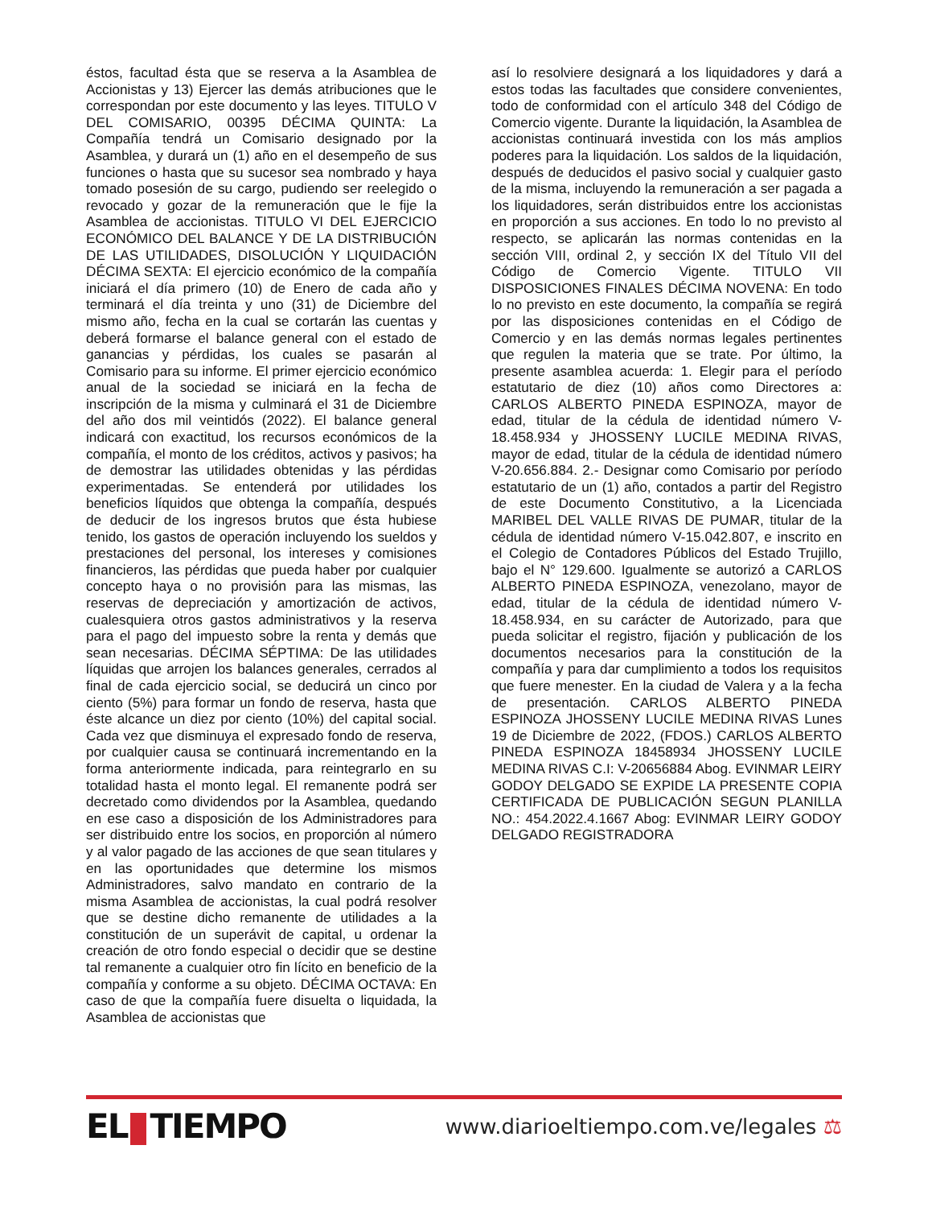éstos, facultad ésta que se reserva a la Asamblea de Accionistas y 13) Ejercer las demás atribuciones que le correspondan por este documento y las leyes. TITULO V DEL COMISARIO, 00395 DÉCIMA QUINTA: La Compañía tendrá un Comisario designado por la Asamblea, y durará un (1) año en el desempeño de sus funciones o hasta que su sucesor sea nombrado y haya tomado posesión de su cargo, pudiendo ser reelegido o revocado y gozar de la remuneración que le fije la Asamblea de accionistas. TITULO VI DEL EJERCICIO ECONÓMICO DEL BALANCE Y DE LA DISTRIBUCIÓN DE LAS UTILIDADES, DISOLUCIÓN Y LIQUIDACIÓN DÉCIMA SEXTA: El ejercicio económico de la compañía iniciará el día primero (10) de Enero de cada año y terminará el día treinta y uno (31) de Diciembre del mismo año, fecha en la cual se cortarán las cuentas y deberá formarse el balance general con el estado de ganancias y pérdidas, los cuales se pasarán al Comisario para su informe. El primer ejercicio económico anual de la sociedad se iniciará en la fecha de inscripción de la misma y culminará el 31 de Diciembre del año dos mil veintidós (2022). El balance general indicará con exactitud, los recursos económicos de la compañía, el monto de los créditos, activos y pasivos; ha de demostrar las utilidades obtenidas y las pérdidas experimentadas. Se entenderá por utilidades los beneficios líquidos que obtenga la compañía, después de deducir de los ingresos brutos que ésta hubiese tenido, los gastos de operación incluyendo los sueldos y prestaciones del personal, los intereses y comisiones financieros, las pérdidas que pueda haber por cualquier concepto haya o no provisión para las mismas, las reservas de depreciación y amortización de activos, cualesquiera otros gastos administrativos y la reserva para el pago del impuesto sobre la renta y demás que sean necesarias. DÉCIMA SÉPTIMA: De las utilidades líquidas que arrojen los balances generales, cerrados al final de cada ejercicio social, se deducirá un cinco por ciento (5%) para formar un fondo de reserva, hasta que éste alcance un diez por ciento (10%) del capital social. Cada vez que disminuya el expresado fondo de reserva, por cualquier causa se continuará incrementando en la forma anteriormente indicada, para reintegrarlo en su totalidad hasta el monto legal. El remanente podrá ser decretado como dividendos por la Asamblea, quedando en ese caso a disposición de los Administradores para ser distribuido entre los socios, en proporción al número y al valor pagado de las acciones de que sean titulares y en las oportunidades que determine los mismos Administradores, salvo mandato en contrario de la misma Asamblea de accionistas, la cual podrá resolver que se destine dicho remanente de utilidades a la constitución de un superávit de capital, u ordenar la creación de otro fondo especial o decidir que se destine tal remanente a cualquier otro fin lícito en beneficio de la compañía y conforme a su objeto. DÉCIMA OCTAVA: En caso de que la compañía fuere disuelta o liquidada, la Asamblea de accionistas que
así lo resolviere designará a los liquidadores y dará a estos todas las facultades que considere convenientes, todo de conformidad con el artículo 348 del Código de Comercio vigente. Durante la liquidación, la Asamblea de accionistas continuará investida con los más amplios poderes para la liquidación. Los saldos de la liquidación, después de deducidos el pasivo social y cualquier gasto de la misma, incluyendo la remuneración a ser pagada a los liquidadores, serán distribuidos entre los accionistas en proporción a sus acciones. En todo lo no previsto al respecto, se aplicarán las normas contenidas en la sección VIII, ordinal 2, y sección IX del Título VII del Código de Comercio Vigente. TITULO VII DISPOSICIONES FINALES DÉCIMA NOVENA: En todo lo no previsto en este documento, la compañía se regirá por las disposiciones contenidas en el Código de Comercio y en las demás normas legales pertinentes que regulen la materia que se trate. Por último, la presente asamblea acuerda: 1. Elegir para el período estatutario de diez (10) años como Directores a: CARLOS ALBERTO PINEDA ESPINOZA, mayor de edad, titular de la cédula de identidad número V-18.458.934 y JHOSSENY LUCILE MEDINA RIVAS, mayor de edad, titular de la cédula de identidad número V-20.656.884. 2.- Designar como Comisario por período estatutario de un (1) año, contados a partir del Registro de este Documento Constitutivo, a la Licenciada MARIBEL DEL VALLE RIVAS DE PUMAR, titular de la cédula de identidad número V-15.042.807, e inscrito en el Colegio de Contadores Públicos del Estado Trujillo, bajo el N° 129.600. Igualmente se autorizó a CARLOS ALBERTO PINEDA ESPINOZA, venezolano, mayor de edad, titular de la cédula de identidad número V- 18.458.934, en su carácter de Autorizado, para que pueda solicitar el registro, fijación y publicación de los documentos necesarios para la constitución de la compañía y para dar cumplimiento a todos los requisitos que fuere menester. En la ciudad de Valera y a la fecha de presentación. CARLOS ALBERTO PINEDA ESPINOZA JHOSSENY LUCILE MEDINA RIVAS Lunes 19 de Diciembre de 2022, (FDOS.) CARLOS ALBERTO PINEDA ESPINOZA 18458934 JHOSSENY LUCILE MEDINA RIVAS C.I: V-20656884 Abog. EVINMAR LEIRY GODOY DELGADO SE EXPIDE LA PRESENTE COPIA CERTIFICADA DE PUBLICACIÓN SEGUN PLANILLA NO.: 454.2022.4.1667 Abog: EVINMAR LEIRY GODOY DELGADO REGISTRADORA
EL TIEMPO
www.diarioeltiempo.com.ve/legales ⚖